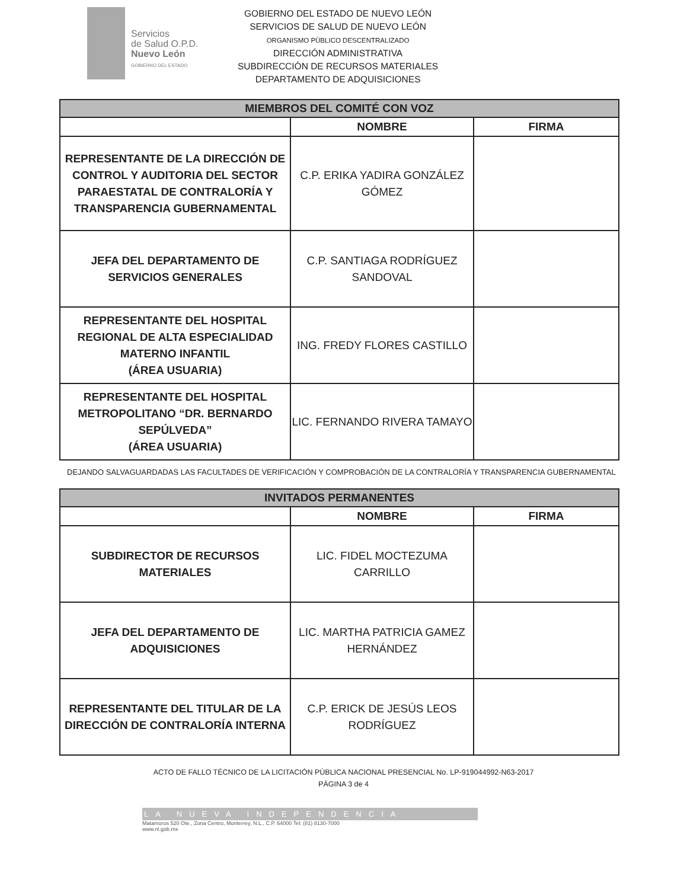Servicios
de Salud O.P.D.
Nuevo León
GOBIERNO DEL ESTADO
GOBIERNO DEL ESTADO DE NUEVO LEÓN
SERVICIOS DE SALUD DE NUEVO LEÓN
ORGANISMO PÚBLICO DESCENTRALIZADO
DIRECCIÓN ADMINISTRATIVA
SUBDIRECCIÓN DE RECURSOS MATERIALES
DEPARTAMENTO DE ADQUISICIONES
| MIEMBROS DEL COMITÉ CON VOZ | | |
| | NOMBRE | FIRMA |
| REPRESENTANTE DE LA DIRECCIÓN DE CONTROL Y AUDITORIA DEL SECTOR PARAESTATAL DE CONTRALORÍA Y TRANSPARENCIA GUBERNAMENTAL | C.P. ERIKA YADIRA GONZÁLEZ GÓMEZ | |
| JEFA DEL DEPARTAMENTO DE SERVICIOS GENERALES | C.P. SANTIAGA RODRÍGUEZ SANDOVAL | |
| REPRESENTANTE DEL HOSPITAL REGIONAL DE ALTA ESPECIALIDAD MATERNO INFANTIL (ÁREA USUARIA) | ING. FREDY FLORES CASTILLO | |
| REPRESENTANTE DEL HOSPITAL METROPOLITANO “DR. BERNARDO SEPÚLVEDA” (ÁREA USUARIA) | LIC. FERNANDO RIVERA TAMAYO | |
DEJANDO SALVAGUARDADAS LAS FACULTADES DE VERIFICACIÓN Y COMPROBACIÓN DE LA CONTRALORÍA Y TRANSPARENCIA GUBERNAMENTAL
| INVITADOS PERMANENTES | | |
| | NOMBRE | FIRMA |
| SUBDIRECTOR DE RECURSOS MATERIALES | LIC. FIDEL MOCTEZUMA CARRILLO | |
| JEFA DEL DEPARTAMENTO DE ADQUISICIONES | LIC. MARTHA PATRICIA GAMEZ HERNÁNDEZ | |
| REPRESENTANTE DEL TITULAR DE LA DIRECCIÓN DE CONTRALORÍA INTERNA | C.P. ERICK DE JESÚS LEOS RODRÍGUEZ | |
ACTO DE FALLO TÉCNICO DE LA LICITACIÓN PÚBLICA NACIONAL PRESENCIAL No. LP-919044992-N63-2017
PÁGINA 3 de 4
LA NUEVA INDEPENDENCIA
Matamoros 520 Ote., Zona Centro, Monterrey, N.L., C.P. 64000 Tel: (81) 8130-7000
www.nl.gob.mx